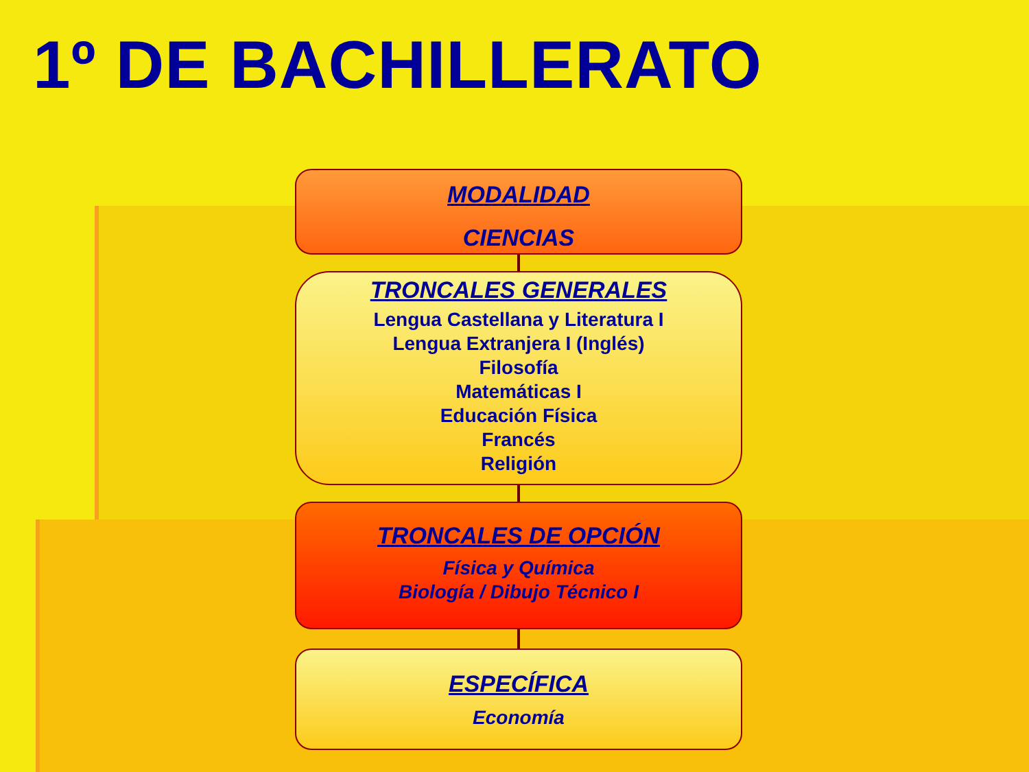1º DE BACHILLERATO
MODALIDAD
CIENCIAS
TRONCALES GENERALES
Lengua Castellana y Literatura I
Lengua Extranjera I (Inglés)
Filosofía
Matemáticas I
Educación Física
Francés
Religión
TRONCALES DE OPCIÓN
Física y Química
Biología / Dibujo Técnico I
ESPECÍFICA
Economía